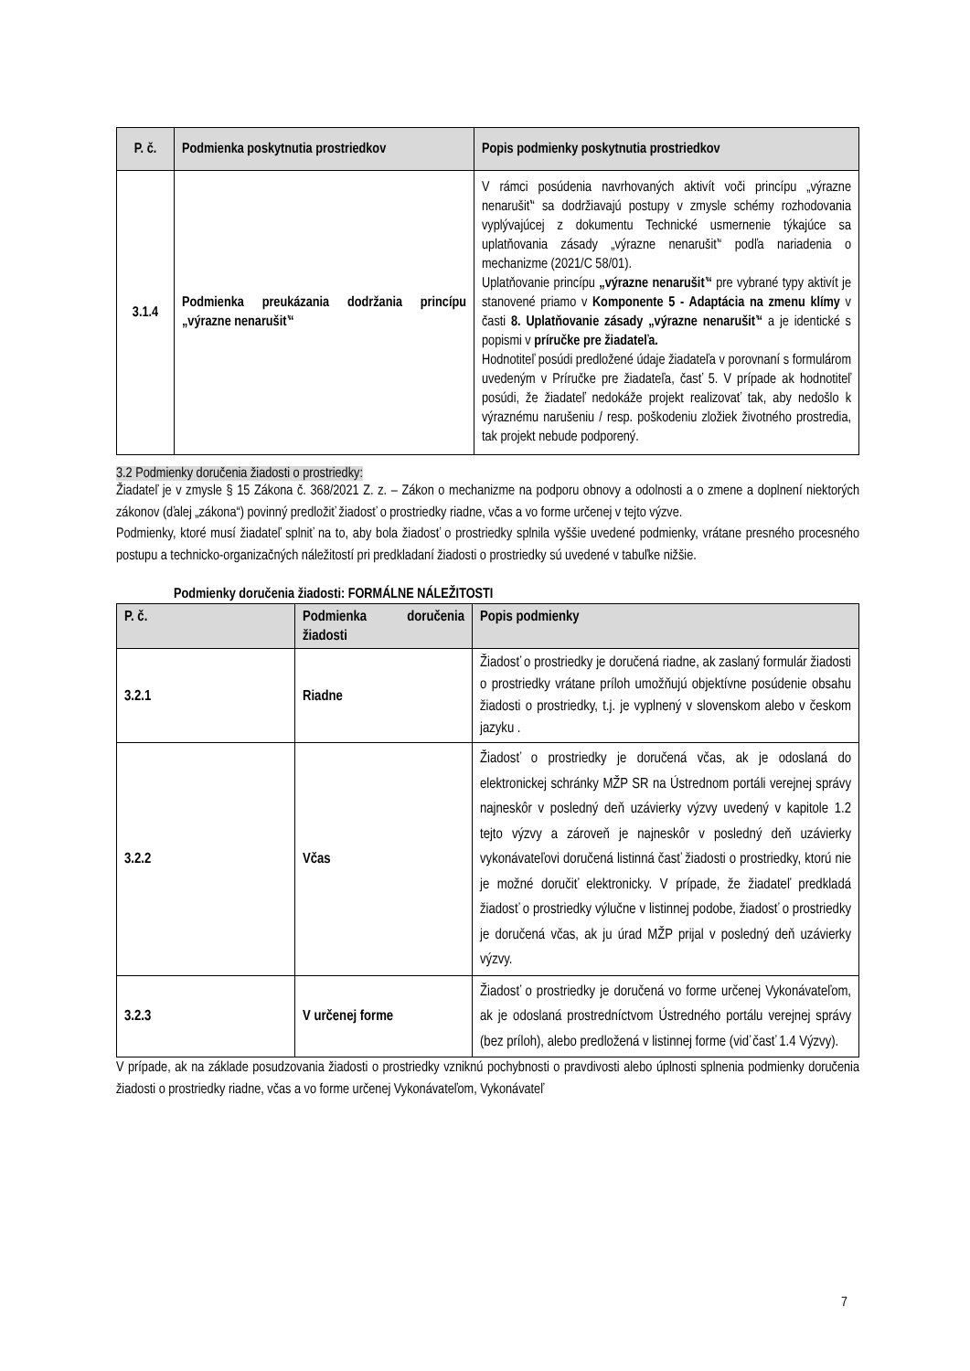| P. č. | Podmienka poskytnutia prostriedkov | Popis podmienky poskytnutia prostriedkov |
| --- | --- | --- |
| 3.1.4 | Podmienka preukázania dodržania princípu „výrazne nenarušiť“ | V rámci posúdenia navrhovaných aktivít voči princípu „výrazne nenarušiť“ sa dodržiavajú postupy v zmysle schémy rozhodovania vyplývajúcej z dokumentu Technické usmernenie týkajúce sa uplatňovania zásady „výrazne nenarušiť“ podľa nariadenia o mechanizme (2021/C 58/01). Uplatňovanie princípu „výrazne nenarušiť“ pre vybrané typy aktivít je stanovené priamo v Komponente 5 - Adaptácia na zmenu klímy v časti 8. Uplatňovanie zásady „výrazne nenarušiť“ a je identické s popismi v príručke pre žiadateľa. Hodnotiteľ posúdi predložené údaje žiadateľa v porovnaní s formulárom uvedeným v Príručke pre žiadateľa, časť 5. V prípade ak hodnotiteľ posúdi, že žiadateľ nedokáže projekt realizovať tak, aby nedošlo k výraznému narušeniu / resp. poškodeniu zložiek životného prostredia, tak projekt nebude podporený. |
3.2 Podmienky doručenia žiadosti o prostriedky:
Žiadateľ je v zmysle § 15 Zákona č. 368/2021 Z. z. – Zákon o mechanizme na podporu obnovy a odolnosti a o zmene a doplnení niektorých zákonov (ďalej „zákona“) povinný predložiť žiadosť o prostriedky riadne, včas a vo forme určenej v tejto výzve.
Podmienky, ktoré musí žiadateľ splniť na to, aby bola žiadosť o prostriedky splnila vyššie uvedené podmienky, vrátane presného procesného postupu a technicko-organizačných náležitostí pri predkladaní žiadosti o prostriedky sú uvedené v tabuľke nižšie.
Podmienky doručenia žiadosti: FORMÁLNE NÁLEŽITOSTI
| P. č. | Podmienka doručenia žiadosti | Popis podmienky |
| --- | --- | --- |
| 3.2.1 | Riadne | Žiadosť o prostriedky je doručená riadne, ak zaslaný formulár žiadosti o prostriedky vrátane príloh umožňujú objektívne posúdenie obsahu žiadosti o prostriedky, t.j. je vyplnený v slovenskom alebo v českom jazyku . |
| 3.2.2 | Včas | Žiadosť o prostriedky je doručená včas, ak je odoslaná do elektronickej schránky MŽP SR na Ústrednom portáli verejnej správy najneskôr v posledný deň uzávierky výzvy uvedený v kapitole 1.2 tejto výzvy a zároveň je najneskôr v posledný deň uzávierky vykonávateľovi doručená listinná časť žiadosti o prostriedky, ktorú nie je možné doručiť elektronicky. V prípade, že žiadateľ predkladá žiadosť o prostriedky výlučne v listinnej podobe, žiadosť o prostriedky je doručená včas, ak ju úrad MŽP prijal v posledný deň uzávierky výzvy. |
| 3.2.3 | V určenej forme | Žiadosť o prostriedky je doručená vo forme určenej Vykonávateľom, ak je odoslaná prostredníctvom Ústredného portálu verejnej správy (bez príloh), alebo predložená v listinnej forme (viď časť 1.4 Výzvy). |
V prípade, ak na základe posudzovania žiadosti o prostriedky vzniknú pochybnosti o pravdivosti alebo úplnosti splnenia podmienky doručenia žiadosti o prostriedky riadne, včas a vo forme určenej Vykonávateľom, Vykonávateľ
7